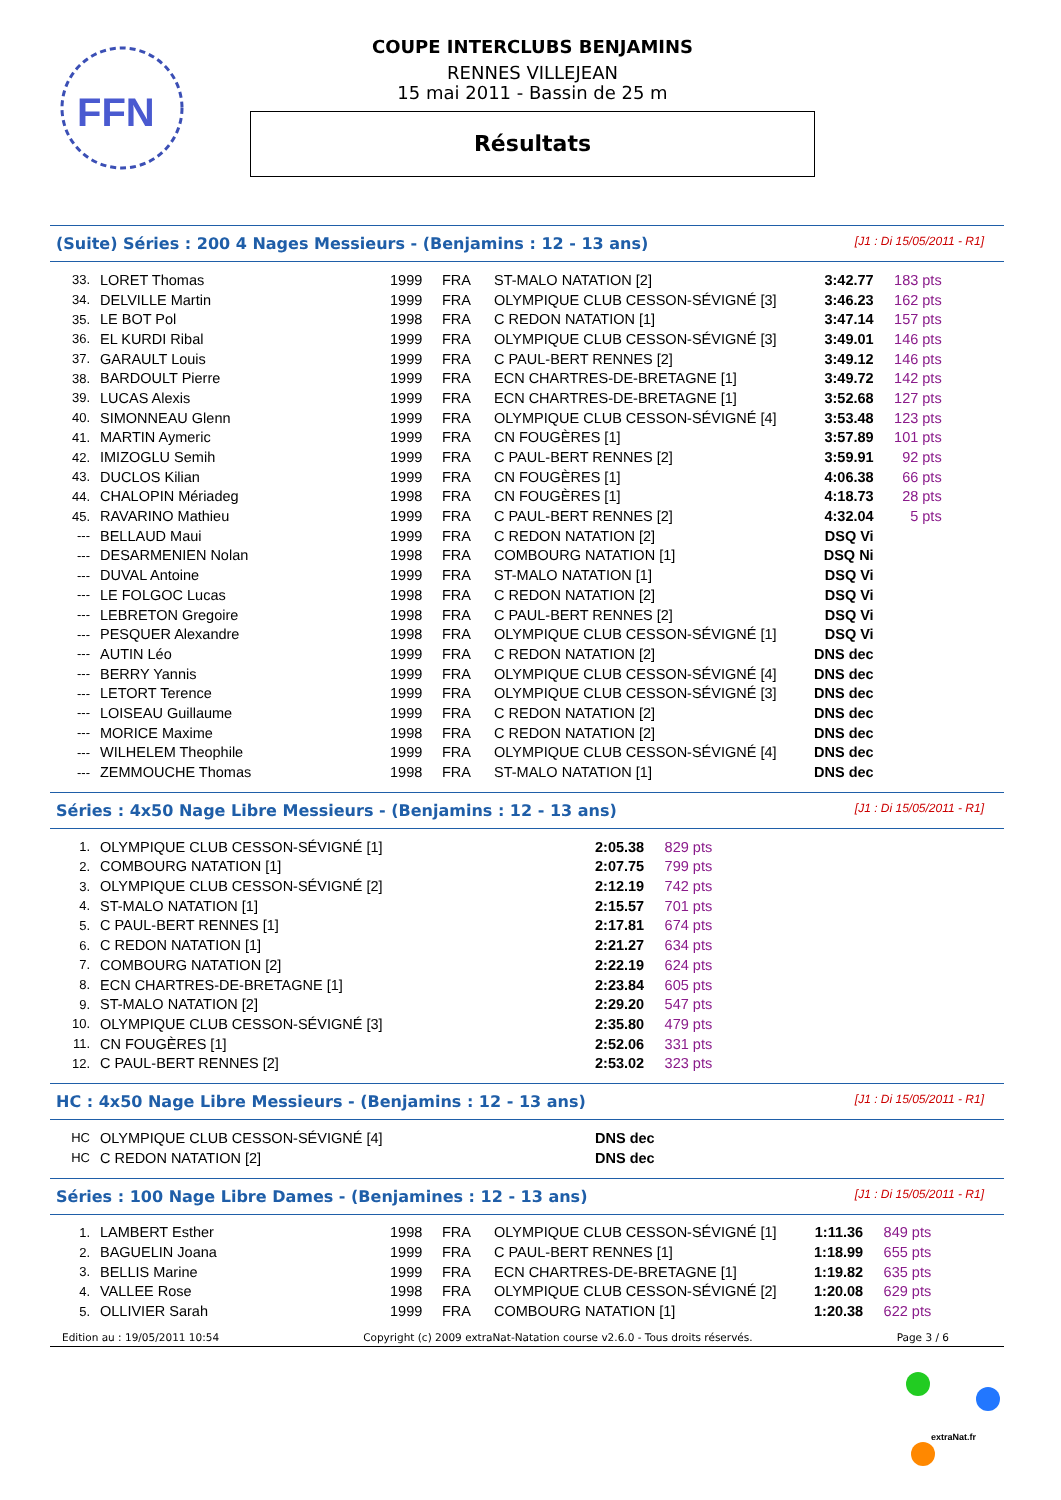FFN
COUPE INTERCLUBS BENJAMINS
RENNES VILLEJEAN
15 mai 2011 - Bassin de 25 m
Résultats
(Suite) Séries : 200 4 Nages Messieurs - (Benjamins : 12 - 13 ans) [J1 : Di 15/05/2011 - R1]
| 33. | LORET Thomas | 1999 | FRA | ST-MALO NATATION [2] | 3:42.77 | 183 pts |
| 34. | DELVILLE Martin | 1999 | FRA | OLYMPIQUE CLUB CESSON-SÉVIGNÉ [3] | 3:46.23 | 162 pts |
| 35. | LE BOT Pol | 1998 | FRA | C REDON NATATION [1] | 3:47.14 | 157 pts |
| 36. | EL KURDI Ribal | 1999 | FRA | OLYMPIQUE CLUB CESSON-SÉVIGNÉ [3] | 3:49.01 | 146 pts |
| 37. | GARAULT Louis | 1999 | FRA | C PAUL-BERT RENNES [2] | 3:49.12 | 146 pts |
| 38. | BARDOULT Pierre | 1999 | FRA | ECN CHARTRES-DE-BRETAGNE [1] | 3:49.72 | 142 pts |
| 39. | LUCAS Alexis | 1999 | FRA | ECN CHARTRES-DE-BRETAGNE [1] | 3:52.68 | 127 pts |
| 40. | SIMONNEAU Glenn | 1999 | FRA | OLYMPIQUE CLUB CESSON-SÉVIGNÉ [4] | 3:53.48 | 123 pts |
| 41. | MARTIN Aymeric | 1999 | FRA | CN FOUGÈRES [1] | 3:57.89 | 101 pts |
| 42. | IMIZOGLU Semih | 1999 | FRA | C PAUL-BERT RENNES [2] | 3:59.91 | 92 pts |
| 43. | DUCLOS Kilian | 1999 | FRA | CN FOUGÈRES [1] | 4:06.38 | 66 pts |
| 44. | CHALOPIN Mériadeg | 1998 | FRA | CN FOUGÈRES [1] | 4:18.73 | 28 pts |
| 45. | RAVARINO Mathieu | 1999 | FRA | C PAUL-BERT RENNES [2] | 4:32.04 | 5 pts |
| --- | BELLAUD Maui | 1999 | FRA | C REDON NATATION [2] | DSQ Vi | |
| --- | DESARMENIEN Nolan | 1998 | FRA | COMBOURG NATATION [1] | DSQ Ni | |
| --- | DUVAL Antoine | 1999 | FRA | ST-MALO NATATION [1] | DSQ Vi | |
| --- | LE FOLGOC Lucas | 1998 | FRA | C REDON NATATION [2] | DSQ Vi | |
| --- | LEBRETON Gregoire | 1998 | FRA | C PAUL-BERT RENNES [2] | DSQ Vi | |
| --- | PESQUER Alexandre | 1998 | FRA | OLYMPIQUE CLUB CESSON-SÉVIGNÉ [1] | DSQ Vi | |
| --- | AUTIN Léo | 1999 | FRA | C REDON NATATION [2] | DNS dec | |
| --- | BERRY Yannis | 1999 | FRA | OLYMPIQUE CLUB CESSON-SÉVIGNÉ [4] | DNS dec | |
| --- | LETORT Terence | 1999 | FRA | OLYMPIQUE CLUB CESSON-SÉVIGNÉ [3] | DNS dec | |
| --- | LOISEAU Guillaume | 1999 | FRA | C REDON NATATION [2] | DNS dec | |
| --- | MORICE Maxime | 1998 | FRA | C REDON NATATION [2] | DNS dec | |
| --- | WILHELEM Theophile | 1999 | FRA | OLYMPIQUE CLUB CESSON-SÉVIGNÉ [4] | DNS dec | |
| --- | ZEMMOUCHE Thomas | 1998 | FRA | ST-MALO NATATION [1] | DNS dec | |
Séries : 4x50 Nage Libre Messieurs - (Benjamins : 12 - 13 ans) [J1 : Di 15/05/2011 - R1]
| 1. | OLYMPIQUE CLUB CESSON-SÉVIGNÉ [1] | 2:05.38 | 829 pts |
| 2. | COMBOURG NATATION [1] | 2:07.75 | 799 pts |
| 3. | OLYMPIQUE CLUB CESSON-SÉVIGNÉ [2] | 2:12.19 | 742 pts |
| 4. | ST-MALO NATATION [1] | 2:15.57 | 701 pts |
| 5. | C PAUL-BERT RENNES [1] | 2:17.81 | 674 pts |
| 6. | C REDON NATATION [1] | 2:21.27 | 634 pts |
| 7. | COMBOURG NATATION [2] | 2:22.19 | 624 pts |
| 8. | ECN CHARTRES-DE-BRETAGNE [1] | 2:23.84 | 605 pts |
| 9. | ST-MALO NATATION [2] | 2:29.20 | 547 pts |
| 10. | OLYMPIQUE CLUB CESSON-SÉVIGNÉ [3] | 2:35.80 | 479 pts |
| 11. | CN FOUGÈRES [1] | 2:52.06 | 331 pts |
| 12. | C PAUL-BERT RENNES [2] | 2:53.02 | 323 pts |
HC : 4x50 Nage Libre Messieurs - (Benjamins : 12 - 13 ans) [J1 : Di 15/05/2011 - R1]
| HC | OLYMPIQUE CLUB CESSON-SÉVIGNÉ [4] | DNS dec |
| HC | C REDON NATATION [2] | DNS dec |
Séries : 100 Nage Libre Dames - (Benjamines : 12 - 13 ans) [J1 : Di 15/05/2011 - R1]
| 1. | LAMBERT Esther | 1998 | FRA | OLYMPIQUE CLUB CESSON-SÉVIGNÉ [1] | 1:11.36 | 849 pts |
| 2. | BAGUELIN Joana | 1999 | FRA | C PAUL-BERT RENNES [1] | 1:18.99 | 655 pts |
| 3. | BELLIS Marine | 1999 | FRA | ECN CHARTRES-DE-BRETAGNE [1] | 1:19.82 | 635 pts |
| 4. | VALLEE Rose | 1998 | FRA | OLYMPIQUE CLUB CESSON-SÉVIGNÉ [2] | 1:20.08 | 629 pts |
| 5. | OLLIVIER Sarah | 1999 | FRA | COMBOURG NATATION [1] | 1:20.38 | 622 pts |
Edition au : 19/05/2011 10:54 Copyright (c) 2009 extraNat-Natation course v2.6.0 - Tous droits réservés. Page 3 / 6
extraNat.fr